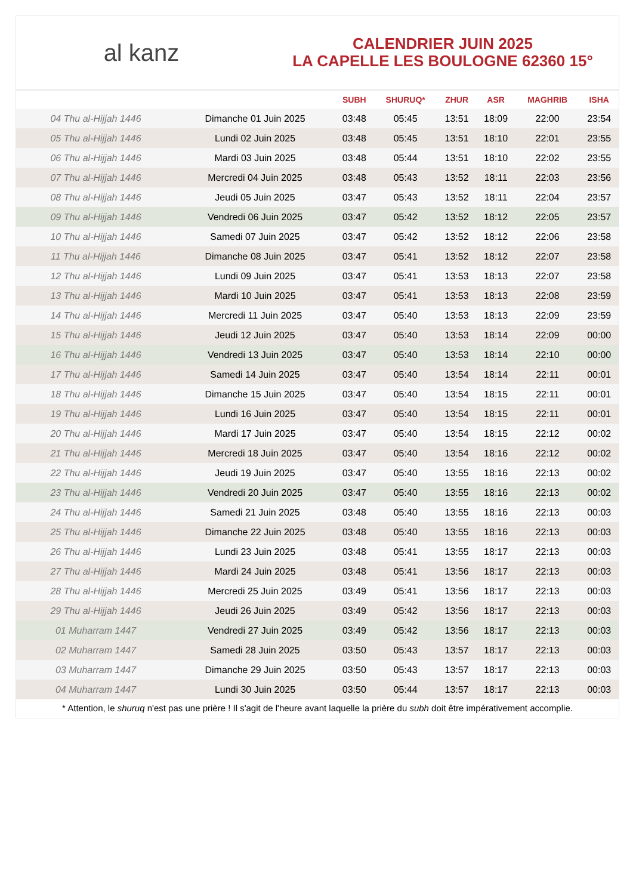al kanz
CALENDRIER JUIN 2025
LA CAPELLE LES BOULOGNE 62360 15°
| | | SUBH | SHURUQ* | ZHUR | ASR | MAGHRIB | ISHA |
| --- | --- | --- | --- | --- | --- | --- | --- |
| 04 Thu al-Hijjah 1446 | Dimanche 01 Juin 2025 | 03:48 | 05:45 | 13:51 | 18:09 | 22:00 | 23:54 |
| 05 Thu al-Hijjah 1446 | Lundi 02 Juin 2025 | 03:48 | 05:45 | 13:51 | 18:10 | 22:01 | 23:55 |
| 06 Thu al-Hijjah 1446 | Mardi 03 Juin 2025 | 03:48 | 05:44 | 13:51 | 18:10 | 22:02 | 23:55 |
| 07 Thu al-Hijjah 1446 | Mercredi 04 Juin 2025 | 03:48 | 05:43 | 13:52 | 18:11 | 22:03 | 23:56 |
| 08 Thu al-Hijjah 1446 | Jeudi 05 Juin 2025 | 03:47 | 05:43 | 13:52 | 18:11 | 22:04 | 23:57 |
| 09 Thu al-Hijjah 1446 | Vendredi 06 Juin 2025 | 03:47 | 05:42 | 13:52 | 18:12 | 22:05 | 23:57 |
| 10 Thu al-Hijjah 1446 | Samedi 07 Juin 2025 | 03:47 | 05:42 | 13:52 | 18:12 | 22:06 | 23:58 |
| 11 Thu al-Hijjah 1446 | Dimanche 08 Juin 2025 | 03:47 | 05:41 | 13:52 | 18:12 | 22:07 | 23:58 |
| 12 Thu al-Hijjah 1446 | Lundi 09 Juin 2025 | 03:47 | 05:41 | 13:53 | 18:13 | 22:07 | 23:58 |
| 13 Thu al-Hijjah 1446 | Mardi 10 Juin 2025 | 03:47 | 05:41 | 13:53 | 18:13 | 22:08 | 23:59 |
| 14 Thu al-Hijjah 1446 | Mercredi 11 Juin 2025 | 03:47 | 05:40 | 13:53 | 18:13 | 22:09 | 23:59 |
| 15 Thu al-Hijjah 1446 | Jeudi 12 Juin 2025 | 03:47 | 05:40 | 13:53 | 18:14 | 22:09 | 00:00 |
| 16 Thu al-Hijjah 1446 | Vendredi 13 Juin 2025 | 03:47 | 05:40 | 13:53 | 18:14 | 22:10 | 00:00 |
| 17 Thu al-Hijjah 1446 | Samedi 14 Juin 2025 | 03:47 | 05:40 | 13:54 | 18:14 | 22:11 | 00:01 |
| 18 Thu al-Hijjah 1446 | Dimanche 15 Juin 2025 | 03:47 | 05:40 | 13:54 | 18:15 | 22:11 | 00:01 |
| 19 Thu al-Hijjah 1446 | Lundi 16 Juin 2025 | 03:47 | 05:40 | 13:54 | 18:15 | 22:11 | 00:01 |
| 20 Thu al-Hijjah 1446 | Mardi 17 Juin 2025 | 03:47 | 05:40 | 13:54 | 18:15 | 22:12 | 00:02 |
| 21 Thu al-Hijjah 1446 | Mercredi 18 Juin 2025 | 03:47 | 05:40 | 13:54 | 18:16 | 22:12 | 00:02 |
| 22 Thu al-Hijjah 1446 | Jeudi 19 Juin 2025 | 03:47 | 05:40 | 13:55 | 18:16 | 22:13 | 00:02 |
| 23 Thu al-Hijjah 1446 | Vendredi 20 Juin 2025 | 03:47 | 05:40 | 13:55 | 18:16 | 22:13 | 00:02 |
| 24 Thu al-Hijjah 1446 | Samedi 21 Juin 2025 | 03:48 | 05:40 | 13:55 | 18:16 | 22:13 | 00:03 |
| 25 Thu al-Hijjah 1446 | Dimanche 22 Juin 2025 | 03:48 | 05:40 | 13:55 | 18:16 | 22:13 | 00:03 |
| 26 Thu al-Hijjah 1446 | Lundi 23 Juin 2025 | 03:48 | 05:41 | 13:55 | 18:17 | 22:13 | 00:03 |
| 27 Thu al-Hijjah 1446 | Mardi 24 Juin 2025 | 03:48 | 05:41 | 13:56 | 18:17 | 22:13 | 00:03 |
| 28 Thu al-Hijjah 1446 | Mercredi 25 Juin 2025 | 03:49 | 05:41 | 13:56 | 18:17 | 22:13 | 00:03 |
| 29 Thu al-Hijjah 1446 | Jeudi 26 Juin 2025 | 03:49 | 05:42 | 13:56 | 18:17 | 22:13 | 00:03 |
| 01 Muharram 1447 | Vendredi 27 Juin 2025 | 03:49 | 05:42 | 13:56 | 18:17 | 22:13 | 00:03 |
| 02 Muharram 1447 | Samedi 28 Juin 2025 | 03:50 | 05:43 | 13:57 | 18:17 | 22:13 | 00:03 |
| 03 Muharram 1447 | Dimanche 29 Juin 2025 | 03:50 | 05:43 | 13:57 | 18:17 | 22:13 | 00:03 |
| 04 Muharram 1447 | Lundi 30 Juin 2025 | 03:50 | 05:44 | 13:57 | 18:17 | 22:13 | 00:03 |
* Attention, le shuruq n'est pas une prière ! Il s'agit de l'heure avant laquelle la prière du subh doit être impérativement accomplie.